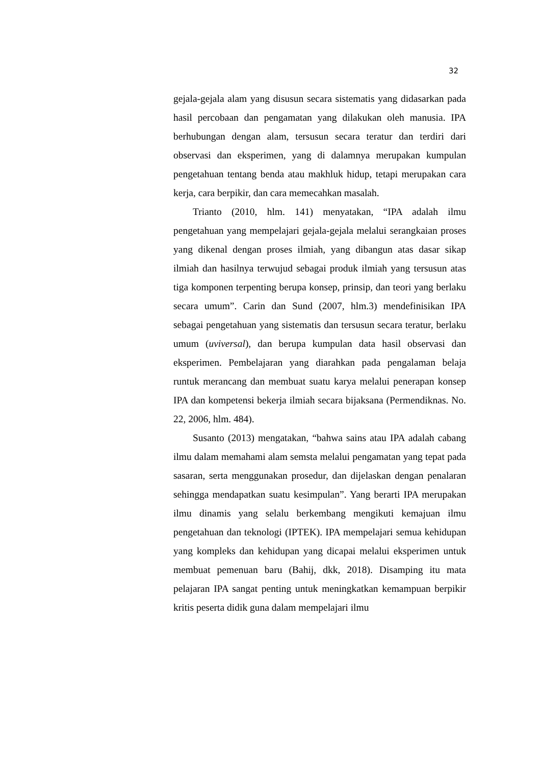32
gejala-gejala alam yang disusun secara sistematis yang didasarkan pada hasil percobaan dan pengamatan yang dilakukan oleh manusia. IPA berhubungan dengan alam, tersusun secara teratur dan terdiri dari observasi dan eksperimen, yang di dalamnya merupakan kumpulan pengetahuan tentang benda atau makhluk hidup, tetapi merupakan cara kerja, cara berpikir, dan cara memecahkan masalah.
Trianto (2010, hlm. 141) menyatakan, “IPA adalah ilmu pengetahuan yang mempelajari gejala-gejala melalui serangkaian proses yang dikenal dengan proses ilmiah, yang dibangun atas dasar sikap ilmiah dan hasilnya terwujud sebagai produk ilmiah yang tersusun atas tiga komponen terpenting berupa konsep, prinsip, dan teori yang berlaku secara umum”. Carin dan Sund (2007, hlm.3) mendefinisikan IPA sebagai pengetahuan yang sistematis dan tersusun secara teratur, berlaku umum (uviversal), dan berupa kumpulan data hasil observasi dan eksperimen. Pembelajaran yang diarahkan pada pengalaman belaja runtuk merancang dan membuat suatu karya melalui penerapan konsep IPA dan kompetensi bekerja ilmiah secara bijaksana (Permendiknas. No. 22, 2006, hlm. 484).
Susanto (2013) mengatakan, “bahwa sains atau IPA adalah cabang ilmu dalam memahami alam semsta melalui pengamatan yang tepat pada sasaran, serta menggunakan prosedur, dan dijelaskan dengan penalaran sehingga mendapatkan suatu kesimpulan”. Yang berarti IPA merupakan ilmu dinamis yang selalu berkembang mengikuti kemajuan ilmu pengetahuan dan teknologi (IPTEK). IPA mempelajari semua kehidupan yang kompleks dan kehidupan yang dicapai melalui eksperimen untuk membuat pemenuan baru (Bahij, dkk, 2018). Disamping itu mata pelajaran IPA sangat penting untuk meningkatkan kemampuan berpikir kritis peserta didik guna dalam mempelajari ilmu